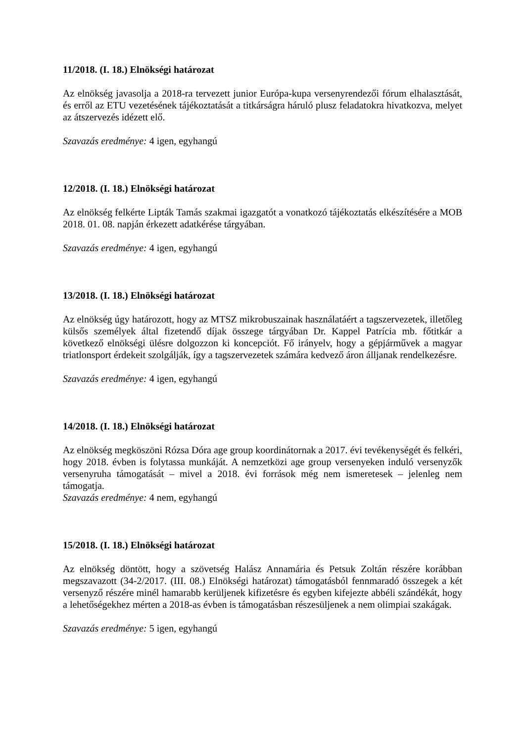11/2018. (I. 18.) Elnökségi határozat
Az elnökség javasolja a 2018-ra tervezett junior Európa-kupa versenyrendezői fórum elhalasztását, és erről az ETU vezetésének tájékoztatását a titkárságra háruló plusz feladatokra hivatkozva, melyet az átszervezés idézett elő.
Szavazás eredménye: 4 igen, egyhangú
12/2018. (I. 18.) Elnökségi határozat
Az elnökség felkérte Lipták Tamás szakmai igazgatót a vonatkozó tájékoztatás elkészítésére a MOB 2018. 01. 08. napján érkezett adatkérése tárgyában.
Szavazás eredménye: 4 igen, egyhangú
13/2018. (I. 18.) Elnökségi határozat
Az elnökség úgy határozott, hogy az MTSZ mikrobuszainak használatáért a tagszervezetek, illetőleg külsős személyek által fizetendő díjak összege tárgyában Dr. Kappel Patrícia mb. főtitkár a következő elnökségi ülésre dolgozzon ki koncepciót. Fő irányelv, hogy a gépjárművek a magyar triatlonsport érdekeit szolgálják, így a tagszervezetek számára kedvező áron álljanak rendelkezésre.
Szavazás eredménye: 4 igen, egyhangú
14/2018. (I. 18.) Elnökségi határozat
Az elnökség megköszöni Rózsa Dóra age group koordinátornak a 2017. évi tevékenységét és felkéri, hogy 2018. évben is folytassa munkáját. A nemzetközi age group versenyeken induló versenyzők versenyruha támogatását – mivel a 2018. évi források még nem ismeretesek – jelenleg nem támogatja.
Szavazás eredménye: 4 nem, egyhangú
15/2018. (I. 18.) Elnökségi határozat
Az elnökség döntött, hogy a szövetség Halász Annamária és Petsuk Zoltán részére korábban megszavazott (34-2/2017. (III. 08.) Elnökségi határozat) támogatásból fennmaradó összegek a két versenyző részére minél hamarabb kerüljenek kifizetésre és egyben kifejezte abbéli szándékát, hogy a lehetőségekhez mérten a 2018-as évben is támogatásban részesüljenek a nem olimpiai szakágak.
Szavazás eredménye: 5 igen, egyhangú